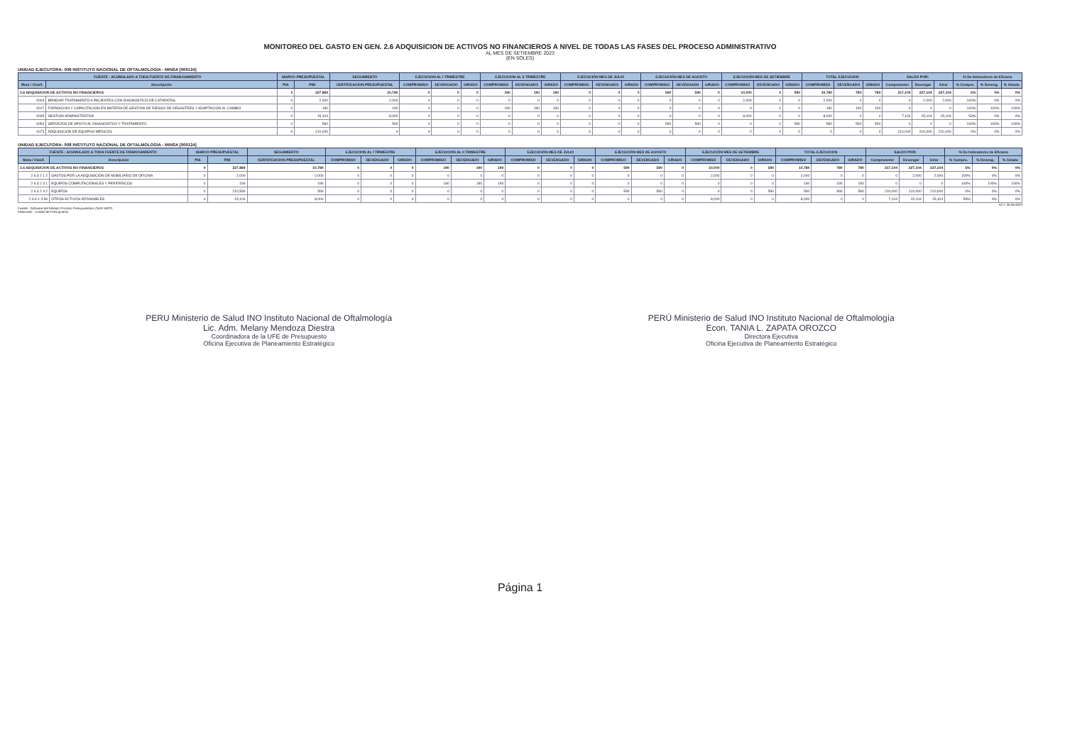MONITOREO DEL GASTO EN GEN. 2.6 ADQUISICION DE ACTIVOS NO FINANCIEROS A NIVEL DE TODAS LAS FASES DEL PROCESO ADMINISTRATIVO
AL MES DE SETIEMBRE 2023
(EN SOLES)
UNIDAD EJECUTORA: 008 INSTITUTO NACIONAL DE OFTALMOLOGIA - MINSA [000124]
| FUENTE : ACUMULADO A TODA FUENTE DE FINANCIAMIENTO | | MARCO PRESUPUESTAL | | SEGUIMIENTO | EJECUCION AL I TRIMESTRE | | | EJECUCION AL II TRIMESTRE | | | EJECUCIÓN MES DE JULIO | | | EJECUCIÓN MES DE AGOSTO | | | EJECUCIÓN MES DE SETIEMBRE | | | TOTAL EJECUCION | | | SALDO POR: | | | % De Indicadores de Eficacia | | |
| --- | --- | --- | --- | --- | --- | --- | --- | --- | --- | --- | --- | --- | --- | --- | --- | --- | --- | --- | --- | --- | --- | --- | --- | --- | --- | --- | --- | --- |
| Meta / Clasif. | Descripción | PIA | PIM | CERTIFICACION PRESUPUESTAL | COMPROMISO | DEVENGADO | GIRADO | COMPROMISO | DEVENGADO | GIRADO | COMPROMISO | DEVENGADO | GIRADO | COMPROMISO | DEVENGADO | GIRADO | COMPROMISO | DEVENGADO | GIRADO | COMPROMISO | DEVENGADO | GIRADO | Comprometer | Devengar | Girar | % Compro. | % Deveng. | % Girado |
| 2.6 ADQUISICION DE ACTIVOS NO FINANCIEROS | | 0 | 227,884 | 10,780 | 0 | 0 | 0 | 190 | 190 | 190 | 0 | 0 | 0 | 590 | 590 | 0 | 10,000 | 0 | 590 | 10,780 | 780 | 780 | 217,104 | 227,104 | 227,104 | 5% | 0% | 0% |
| 0003 | BRINDAR TRATAMIENTO A PACIENTES CON DIAGNOSTICO DE CATARATAS | 0 | 2,000 | 2,000 | 0 | 0 | 0 | 0 | 0 | 0 | 0 | 0 | 0 | 0 | 0 | 0 | 2,000 | 0 | 0 | 2,000 | 0 | 0 | 0 | 2,000 | 2,000 | 100% | 0% | 0% |
| 0017 | FORMACION Y CAPACITACION EN MATERIA DE GESTION DE RIESGO DE DESASTRES Y ADAPTACION AL CAMBIO | 0 | 190 | 190 | 0 | 0 | 0 | 190 | 190 | 190 | 0 | 0 | 0 | 0 | 0 | 0 | 0 | 0 | 0 | 190 | 190 | 190 | 0 | 0 | 0 | 100% | 100% | 100% |
| 0035 | GESTION ADMINISTRATIVA | 0 | 15,104 | 8,000 | 0 | 0 | 0 | 0 | 0 | 0 | 0 | 0 | 0 | 0 | 0 | 0 | 8,000 | 0 | 0 | 8,000 | 0 | 0 | 7,104 | 15,104 | 15,104 | 53% | 0% | 0% |
| 0054 | SERVICIOS DE APOYO AL DIAGNOSTICO Y TRATAMIENTO | 0 | 590 | 590 | 0 | 0 | 0 | 0 | 0 | 0 | 0 | 0 | 0 | 590 | 590 | 0 | 0 | 0 | 590 | 590 | 590 | 590 | 0 | 0 | 0 | 100% | 100% | 100% |
| 0073 | ADQUISICION DE EQUIPOS MEDICOS | 0 | 210,000 | 0 | 0 | 0 | 0 | 0 | 0 | 0 | 0 | 0 | 0 | 0 | 0 | 0 | 0 | 0 | 0 | 0 | 0 | 0 | 210,000 | 210,000 | 210,000 | 0% | 0% | 0% |
UNIDAD EJECUTORA: 008 INSTITUTO NACIONAL DE OFTALMOLOGIA - MINSA [000124]
| FUENTE : ACUMULADO A TODA FUENTE DE FINANCIAMIENTO | | MARCO PRESUPUESTAL | | SEGUIMIENTO | EJECUCION AL I TRIMESTRE | | | EJECUCION AL II TRIMESTRE | | | EJECUCIÓN MES DE JULIO | | | EJECUCIÓN MES DE AGOSTO | | | EJECUCIÓN MES DE SETIEMBRE | | | TOTAL EJECUCION | | | SALDO POR: | | | % De Indicadores de Eficacia | | |
| --- | --- | --- | --- | --- | --- | --- | --- | --- | --- | --- | --- | --- | --- | --- | --- | --- | --- | --- | --- | --- | --- | --- | --- | --- | --- | --- | --- | --- |
| Meta / Clasif. | Descripción | PIA | PIM | CERTIFICACION PRESUPUESTAL | COMPROMISO | DEVENGADO | GIRADO | COMPROMISO | DEVENGADO | GIRADO | COMPROMISO | DEVENGADO | GIRADO | COMPROMISO | DEVENGADO | GIRADO | COMPROMISO | DEVENGADO | GIRADO | COMPROMISO | DEVENGADO | GIRADO | Comprometer | Devengar | Girar | % Compro. | % Deveng. | % Girado |
| 2.6 ADQUISICION DE ACTIVOS NO FINANCIEROS | | 0 | 227,884 | 10,780 | 0 | 0 | 0 | 190 | 190 | 190 | 0 | 0 | 0 | 590 | 590 | 0 | 10,000 | 0 | 590 | 10,780 | 780 | 780 | 217,104 | 227,104 | 227,104 | 5% | 0% | 0% |
| 2 6 3 2 1 2 | GASTOS POR LA ADQUISICIÓN DE MOBILIARIO DE OFICINA | 0 | 2,000 | 2,000 | 0 | 0 | 0 | 0 | 0 | 0 | 0 | 0 | 0 | 0 | 0 | 0 | 2,000 | 0 | 0 | 2,000 | 0 | 0 | 0 | 2,000 | 2,000 | 100% | 0% | 0% |
| 2 6 3 2 3 1 | EQUIPOS COMPUTACIONALES Y PERIFERICOS | 0 | 190 | 190 | 0 | 0 | 0 | 190 | 190 | 190 | 0 | 0 | 0 | 0 | 0 | 0 | 0 | 0 | 0 | 190 | 190 | 190 | 0 | 0 | 0 | 100% | 100% | 100% |
| 2 6 3 2 4 2 | EQUIPOS | 0 | 210,590 | 590 | 0 | 0 | 0 | 0 | 0 | 0 | 0 | 0 | 0 | 590 | 590 | 0 | 0 | 0 | 590 | 590 | 590 | 590 | 210,000 | 210,000 | 210,000 | 0% | 0% | 0% |
| 2 6 6 1 3 99 | OTROS ACTIVOS INTANGIBLES | 0 | 15,104 | 8,000 | 0 | 0 | 0 | 0 | 0 | 0 | 0 | 0 | 0 | 0 | 0 | 0 | 8,000 | 0 | 0 | 8,000 | 0 | 0 | 7,104 | 15,104 | 15,104 | 53% | 0% | 0% |
ACT. 30.09.2023
Fuente : Software del Módulo Proceso Presupuestario (SIAF-MPP)
Elaborado : Unidad de Presupuesto
PERU Ministerio de Salud INO Instituto Nacional de Oftalmología
Lic. Adm. Melany Mendoza Diestra
Coordinadora de la UFE de Presupuesto
Oficina Ejecutiva de Planeamiento Estratégico
PERÚ Ministerio de Salud INO Instituto Nacional de Oftalmología
Econ. TANIA L. ZAPATA OROZCO
Directora Ejecutiva
Oficina Ejecutiva de Planeamiento Estratégico
Página 1